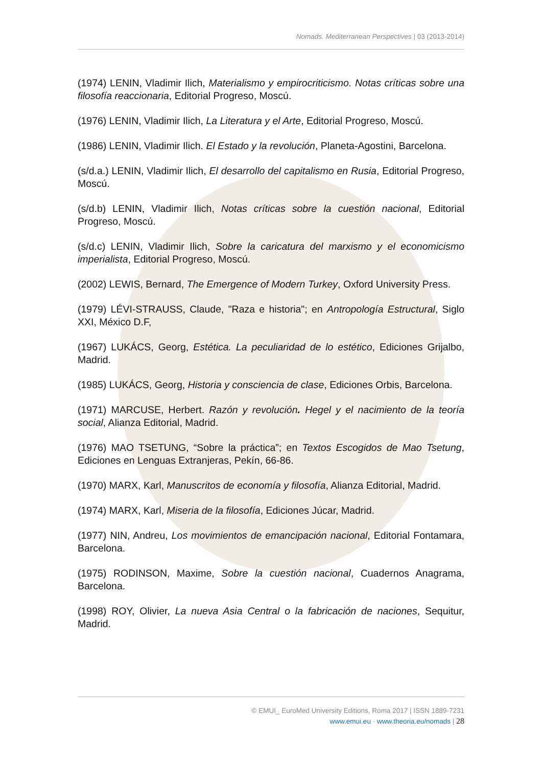Nomads. Mediterranean Perspectives | 03 (2013-2014)
(1974) LENIN, Vladimir Ilich, Materialismo y empirocriticismo. Notas críticas sobre una filosofía reaccionaria, Editorial Progreso, Moscú.
(1976) LENIN, Vladimir Ilich, La Literatura y el Arte, Editorial Progreso, Moscú.
(1986) LENIN, Vladimir Ilich. El Estado y la revolución, Planeta-Agostini, Barcelona.
(s/d.a.) LENIN, Vladimir Ilich, El desarrollo del capitalismo en Rusia, Editorial Progreso, Moscú.
(s/d.b) LENIN, Vladimir Ilich, Notas críticas sobre la cuestión nacional, Editorial Progreso, Moscú.
(s/d.c) LENIN, Vladimir Ilich, Sobre la caricatura del marxismo y el economicismo imperialista, Editorial Progreso, Moscú.
(2002) LEWIS, Bernard, The Emergence of Modern Turkey, Oxford University Press.
(1979) LÉVI-STRAUSS, Claude, "Raza e historia"; en Antropología Estructural, Siglo XXI, México D.F,
(1967) LUKÁCS, Georg, Estética. La peculiaridad de lo estético, Ediciones Grijalbo, Madrid.
(1985) LUKÁCS, Georg, Historia y consciencia de clase, Ediciones Orbis, Barcelona.
(1971) MARCUSE, Herbert. Razón y revolución. Hegel y el nacimiento de la teoría social, Alianza Editorial, Madrid.
(1976) MAO TSETUNG, “Sobre la práctica”; en Textos Escogidos de Mao Tsetung, Ediciones en Lenguas Extranjeras, Pekín, 66-86.
(1970) MARX, Karl, Manuscritos de economía y filosofía, Alianza Editorial, Madrid.
(1974) MARX, Karl, Miseria de la filosofía, Ediciones Júcar, Madrid.
(1977) NIN, Andreu, Los movimientos de emancipación nacional, Editorial Fontamara, Barcelona.
(1975) RODINSON, Maxime, Sobre la cuestión nacional, Cuadernos Anagrama, Barcelona.
(1998) ROY, Olivier, La nueva Asia Central o la fabricación de naciones, Sequitur, Madrid.
© EMUI_ EuroMed University Editions, Roma 2017 | ISSN 1889-7231
www.emui.eu · www.theoria.eu/nomads | 28